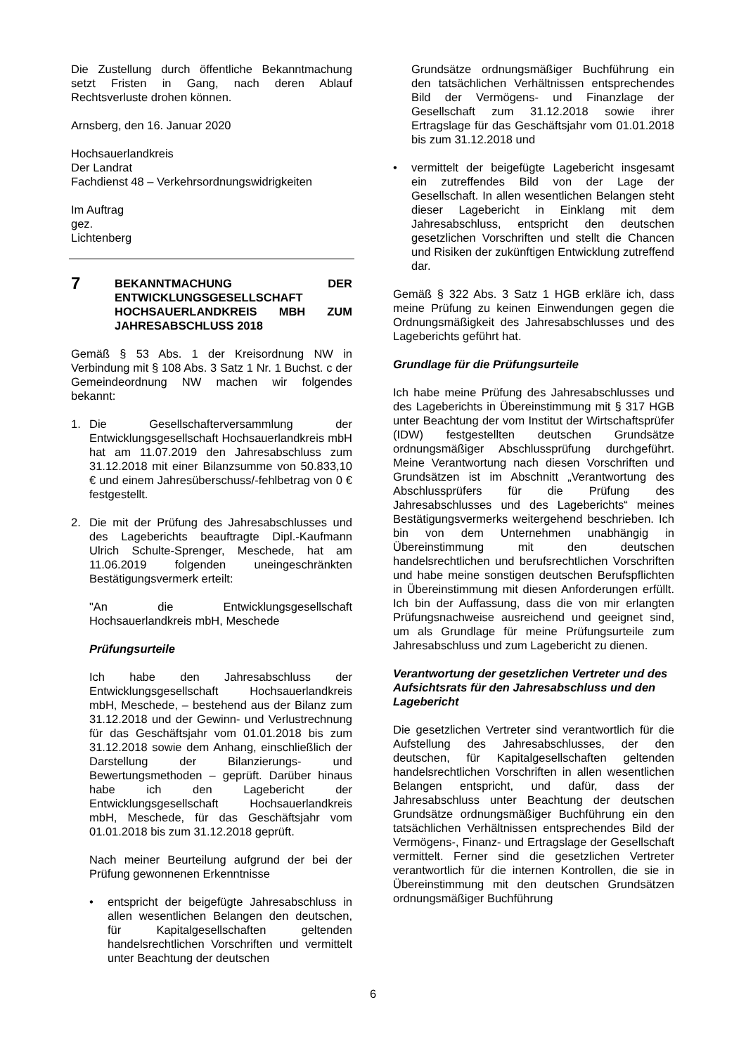Die Zustellung durch öffentliche Bekanntmachung setzt Fristen in Gang, nach deren Ablauf Rechtsverluste drohen können.
Arnsberg, den 16. Januar 2020
Hochsauerlandkreis
Der Landrat
Fachdienst 48 – Verkehrsordnungswidrigkeiten
Im Auftrag
gez.
Lichtenberg
7 BEKANNTMACHUNG DER ENTWICKLUNGSGESELLSCHAFT HOCHSAUERLANDKREIS MBH ZUM JAHRESABSCHLUSS 2018
Gemäß § 53 Abs. 1 der Kreisordnung NW in Verbindung mit § 108 Abs. 3 Satz 1 Nr. 1 Buchst. c der Gemeindeordnung NW machen wir folgendes bekannt:
1. Die Gesellschafterversammlung der Entwicklungsgesellschaft Hochsauerlandkreis mbH hat am 11.07.2019 den Jahresabschluss zum 31.12.2018 mit einer Bilanzsumme von 50.833,10 € und einem Jahresüberschuss/-fehlbetrag von 0 € festgestellt.
2. Die mit der Prüfung des Jahresabschlusses und des Lageberichts beauftragte Dipl.-Kaufmann Ulrich Schulte-Sprenger, Meschede, hat am 11.06.2019 folgenden uneingeschränkten Bestätigungsvermerk erteilt:
"An die Entwicklungsgesellschaft Hochsauerlandkreis mbH, Meschede
Prüfungsurteile
Ich habe den Jahresabschluss der Entwicklungsgesellschaft Hochsauerlandkreis mbH, Meschede, – bestehend aus der Bilanz zum 31.12.2018 und der Gewinn- und Verlustrechnung für das Geschäftsjahr vom 01.01.2018 bis zum 31.12.2018 sowie dem Anhang, einschließlich der Darstellung der Bilanzierungs- und Bewertungsmethoden – geprüft. Darüber hinaus habe ich den Lagebericht der Entwicklungsgesellschaft Hochsauerlandkreis mbH, Meschede, für das Geschäftsjahr vom 01.01.2018 bis zum 31.12.2018 geprüft.
Nach meiner Beurteilung aufgrund der bei der Prüfung gewonnenen Erkenntnisse
• entspricht der beigefügte Jahresabschluss in allen wesentlichen Belangen den deutschen, für Kapitalgesellschaften geltenden handelsrechtlichen Vorschriften und vermittelt unter Beachtung der deutschen
Grundsätze ordnungsmäßiger Buchführung ein den tatsächlichen Verhältnissen entsprechendes Bild der Vermögens- und Finanzlage der Gesellschaft zum 31.12.2018 sowie ihrer Ertragslage für das Geschäftsjahr vom 01.01.2018 bis zum 31.12.2018 und
• vermittelt der beigefügte Lagebericht insgesamt ein zutreffendes Bild von der Lage der Gesellschaft. In allen wesentlichen Belangen steht dieser Lagebericht in Einklang mit dem Jahresabschluss, entspricht den deutschen gesetzlichen Vorschriften und stellt die Chancen und Risiken der zukünftigen Entwicklung zutreffend dar.
Gemäß § 322 Abs. 3 Satz 1 HGB erkläre ich, dass meine Prüfung zu keinen Einwendungen gegen die Ordnungsmäßigkeit des Jahresabschlusses und des Lageberichts geführt hat.
Grundlage für die Prüfungsurteile
Ich habe meine Prüfung des Jahresabschlusses und des Lageberichts in Übereinstimmung mit § 317 HGB unter Beachtung der vom Institut der Wirtschaftsprüfer (IDW) festgestellten deutschen Grundsätze ordnungsmäßiger Abschlussprüfung durchgeführt. Meine Verantwortung nach diesen Vorschriften und Grundsätzen ist im Abschnitt „Verantwortung des Abschlussprüfers für die Prüfung des Jahresabschlusses und des Lageberichts“ meines Bestätigungsvermerks weitergehend beschrieben. Ich bin von dem Unternehmen unabhängig in Übereinstimmung mit den deutschen handelsrechtlichen und berufsrechtlichen Vorschriften und habe meine sonstigen deutschen Berufspflichten in Übereinstimmung mit diesen Anforderungen erfüllt. Ich bin der Auffassung, dass die von mir erlangten Prüfungsnachweise ausreichend und geeignet sind, um als Grundlage für meine Prüfungsurteile zum Jahresabschluss und zum Lagebericht zu dienen.
Verantwortung der gesetzlichen Vertreter und des Aufsichtsrats für den Jahresabschluss und den Lagebericht
Die gesetzlichen Vertreter sind verantwortlich für die Aufstellung des Jahresabschlusses, der den deutschen, für Kapitalgesellschaften geltenden handelsrechtlichen Vorschriften in allen wesentlichen Belangen entspricht, und dafür, dass der Jahresabschluss unter Beachtung der deutschen Grundsätze ordnungsmäßiger Buchführung ein den tatsächlichen Verhältnissen entsprechendes Bild der Vermögens-, Finanz- und Ertragslage der Gesellschaft vermittelt. Ferner sind die gesetzlichen Vertreter verantwortlich für die internen Kontrollen, die sie in Übereinstimmung mit den deutschen Grundsätzen ordnungsmäßiger Buchführung
6